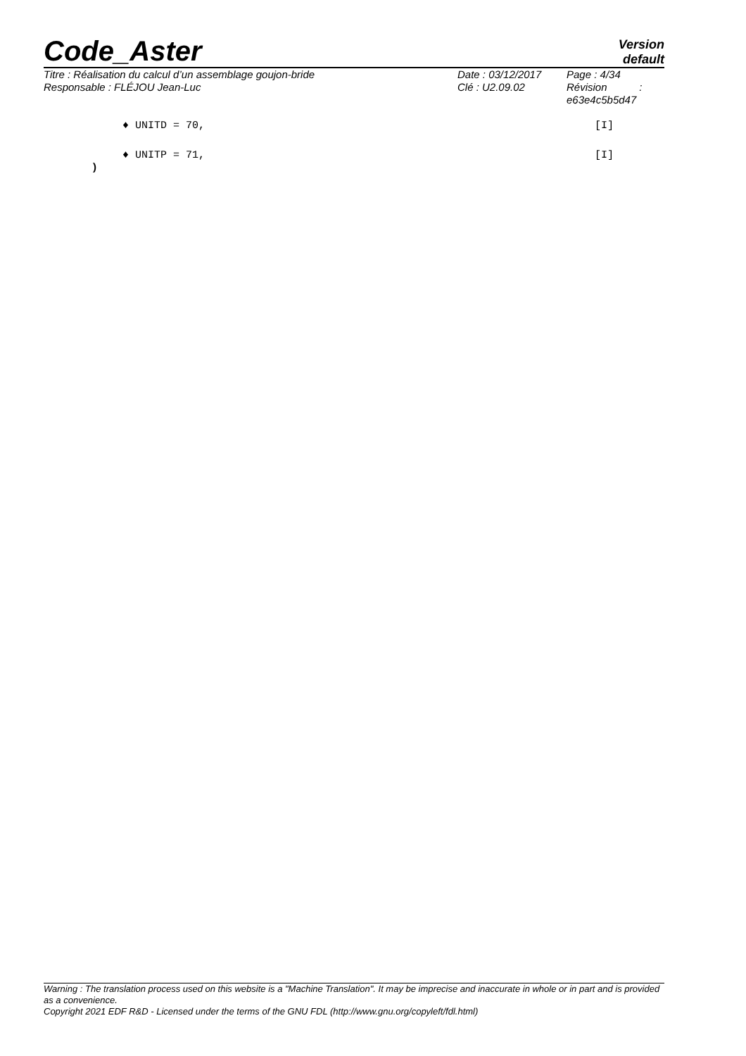Code_Aster
Version
default
Titre : Réalisation du calcul d’un assemblage goujon-bride
Responsable : FLÉJOU Jean-Luc
Date : 03/12/2017
Clé : U2.09.02
Page : 4/34
Révision :
e63e4c5b5d47
♦ UNITD = 70, [I]
♦ UNITP = 71, [I]
)
Warning : The translation process used on this website is a "Machine Translation". It may be imprecise and inaccurate in whole or in part and is provided as a convenience.
Copyright 2021 EDF R&D - Licensed under the terms of the GNU FDL (http://www.gnu.org/copyleft/fdl.html)